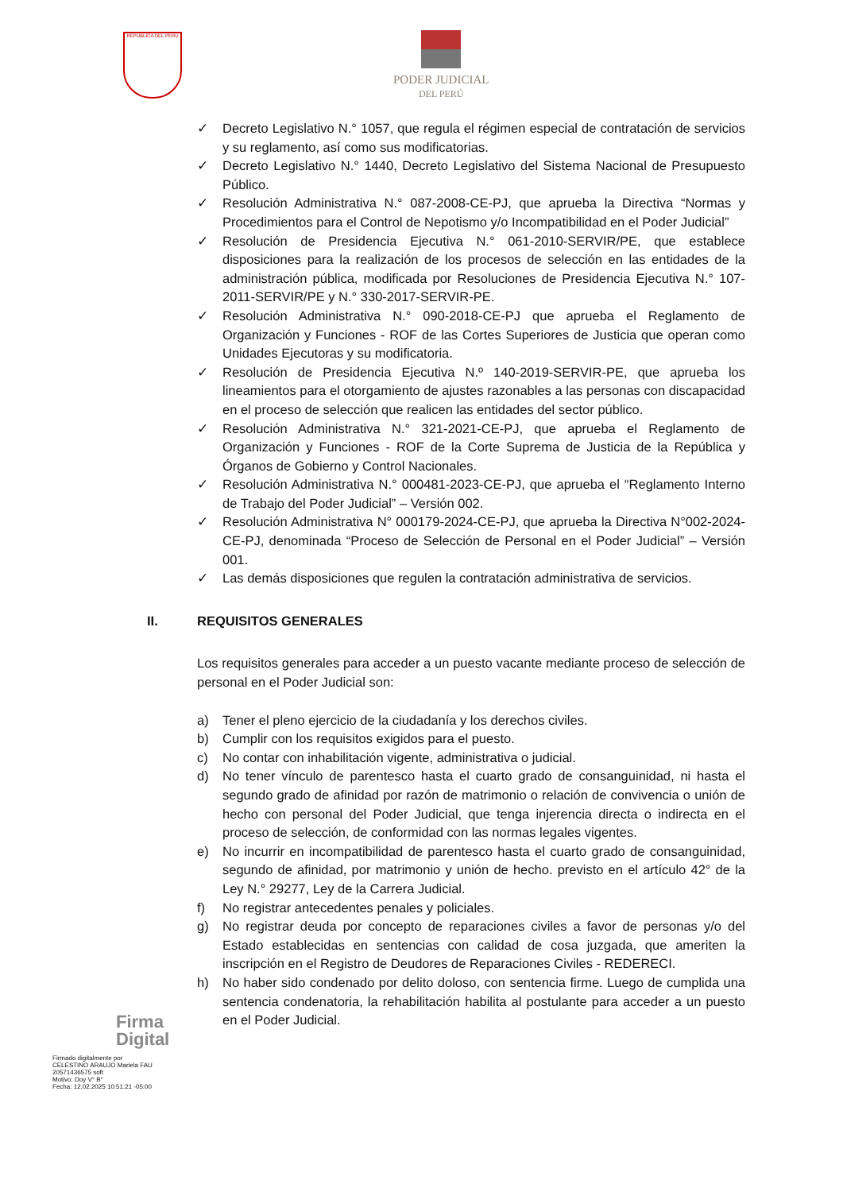REPUBLICA DEL PERU
PODER JUDICIAL
DEL PERÚ
✓ Decreto Legislativo N.° 1057, que regula el régimen especial de contratación de servicios y su reglamento, así como sus modificatorias.
✓ Decreto Legislativo N.° 1440, Decreto Legislativo del Sistema Nacional de Presupuesto Público.
✓ Resolución Administrativa N.° 087-2008-CE-PJ, que aprueba la Directiva “Normas y Procedimientos para el Control de Nepotismo y/o Incompatibilidad en el Poder Judicial”
✓ Resolución de Presidencia Ejecutiva N.° 061-2010-SERVIR/PE, que establece disposiciones para la realización de los procesos de selección en las entidades de la administración pública, modificada por Resoluciones de Presidencia Ejecutiva N.° 107-2011-SERVIR/PE y N.° 330-2017-SERVIR-PE.
✓ Resolución Administrativa N.° 090-2018-CE-PJ que aprueba el Reglamento de Organización y Funciones - ROF de las Cortes Superiores de Justicia que operan como Unidades Ejecutoras y su modificatoria.
✓ Resolución de Presidencia Ejecutiva N.º 140-2019-SERVIR-PE, que aprueba los lineamientos para el otorgamiento de ajustes razonables a las personas con discapacidad en el proceso de selección que realicen las entidades del sector público.
✓ Resolución Administrativa N.° 321-2021-CE-PJ, que aprueba el Reglamento de Organización y Funciones - ROF de la Corte Suprema de Justicia de la República y Órganos de Gobierno y Control Nacionales.
✓ Resolución Administrativa N.° 000481-2023-CE-PJ, que aprueba el “Reglamento Interno de Trabajo del Poder Judicial” – Versión 002.
✓ Resolución Administrativa N° 000179-2024-CE-PJ, que aprueba la Directiva N°002-2024-CE-PJ, denominada “Proceso de Selección de Personal en el Poder Judicial” – Versión 001.
✓ Las demás disposiciones que regulen la contratación administrativa de servicios.
II. REQUISITOS GENERALES
Los requisitos generales para acceder a un puesto vacante mediante proceso de selección de personal en el Poder Judicial son:
a) Tener el pleno ejercicio de la ciudadanía y los derechos civiles.
b) Cumplir con los requisitos exigidos para el puesto.
c) No contar con inhabilitación vigente, administrativa o judicial.
d) No tener vínculo de parentesco hasta el cuarto grado de consanguinidad, ni hasta el segundo grado de afinidad por razón de matrimonio o relación de convivencia o unión de hecho con personal del Poder Judicial, que tenga injerencia directa o indirecta en el proceso de selección, de conformidad con las normas legales vigentes.
e) No incurrir en incompatibilidad de parentesco hasta el cuarto grado de consanguinidad, segundo de afinidad, por matrimonio y unión de hecho. previsto en el artículo 42° de la Ley N.° 29277, Ley de la Carrera Judicial.
f) No registrar antecedentes penales y policiales.
g) No registrar deuda por concepto de reparaciones civiles a favor de personas y/o del Estado establecidas en sentencias con calidad de cosa juzgada, que ameriten la inscripción en el Registro de Deudores de Reparaciones Civiles - REDERECI.
h) No haber sido condenado por delito doloso, con sentencia firme. Luego de cumplida una sentencia condenatoria, la rehabilitación habilita al postulante para acceder a un puesto en el Poder Judicial.
Firma
Digital
Firmado digitalmente por
CELESTINO ARAUJO Mariela FAU
20571436575 soft
Motivo: Doy V° B°
Fecha: 12.02.2025 10:51:21 -05:00